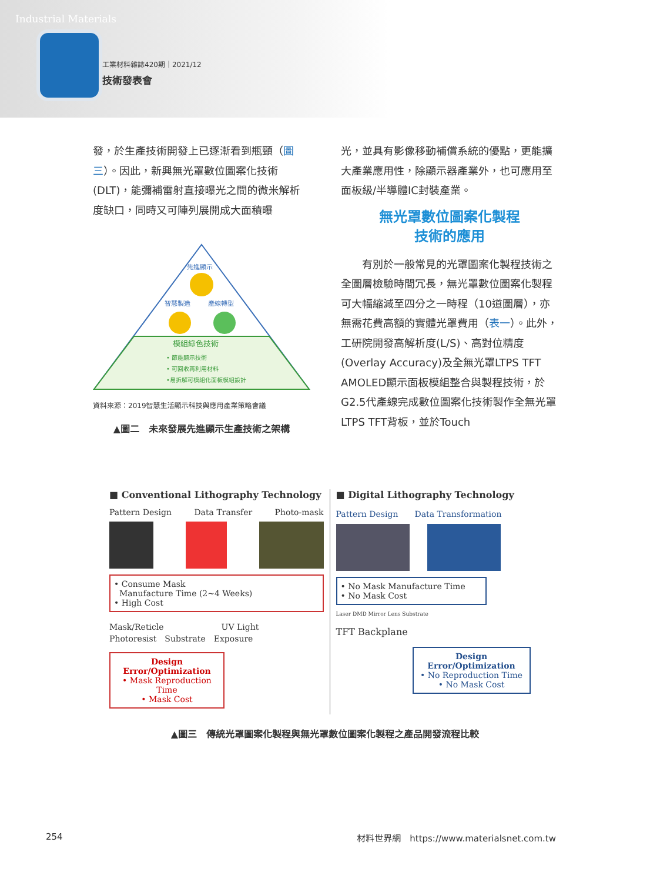Industrial Materials
工業材料雜誌420期｜2021/12
技術發表會
發，於生產技術開發上已逐漸看到瓶頸（圖三）。因此，新興無光罩數位圖案化技術(DLT)，能彌補雷射直接曝光之間的微米解析度缺口，同時又可陣列展開成大面積曝
先進顯示
智慧製造
產線轉型
模組綠色技術
• 節能顯示技術
• 可回收再利用材料
•易拆解可模組化面板模組設計
資料來源：2019智慧生活顯示科技與應用產業策略會議
▲圖二　未來發展先進顯示生產技術之架構
光，並具有影像移動補償系統的優點，更能擴大產業應用性，除顯示器產業外，也可應用至面板級/半導體IC封裝產業。
無光罩數位圖案化製程
技術的應用
　　有別於一般常見的光罩圖案化製程技術之全圖層檢驗時間冗長，無光罩數位圖案化製程可大幅縮減至四分之一時程（10道圖層），亦無需花費高額的實體光罩費用（表一）。此外，工研院開發高解析度(L/S)、高對位精度(Overlay Accuracy)及全無光罩LTPS TFT AMOLED顯示面板模組整合與製程技術，於G2.5代產線完成數位圖案化技術製作全無光罩LTPS TFT背板，並於Touch
■ Conventional Lithography Technology
Pattern Design Data Transfer Photo-mask
• Consume Mask
Manufacture Time (2~4 Weeks)
• High Cost
Mask/Reticle　　　　　　　UV Light
Photoresist　Substrate　Exposure
Design
Error/Optimization
• Mask Reproduction Time
• Mask Cost
■ Digital Lithography Technology
Pattern Design　　Data Transformation
• No Mask Manufacture Time
• No Mask Cost
Laser DMD Mirror Lens Substrate
TFT Backplane
Design
Error/Optimization
• No Reproduction Time
• No Mask Cost
▲圖三　傳統光罩圖案化製程與無光罩數位圖案化製程之產品開發流程比較
254 材料世界網　https://www.materialsnet.com.tw